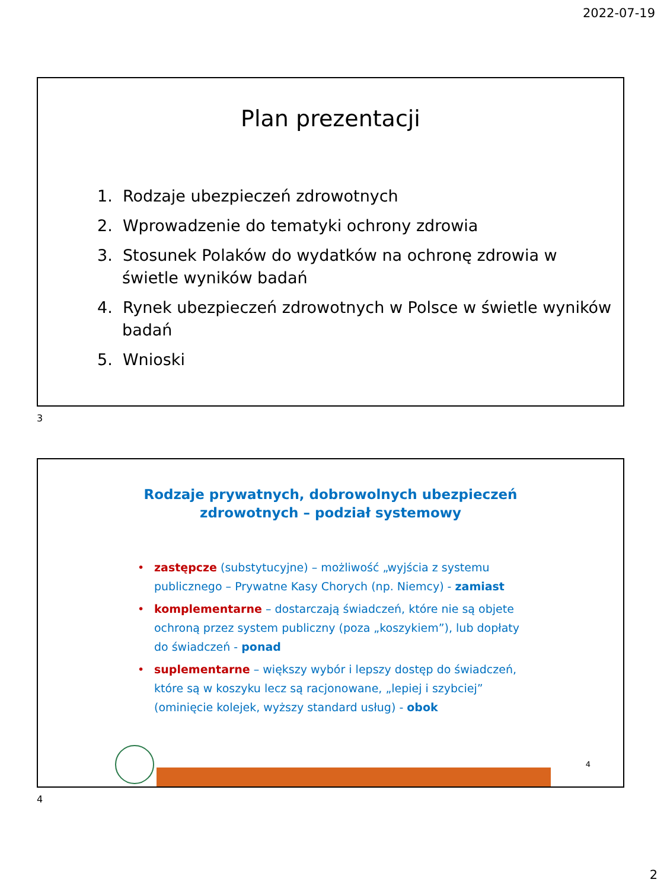2022-07-19
Plan prezentacji
1. Rodzaje ubezpieczeń zdrowotnych
2. Wprowadzenie do tematyki ochrony zdrowia
3. Stosunek Polaków do wydatków na ochronę zdrowia w świetle wyników badań
4. Rynek ubezpieczeń zdrowotnych w Polsce w świetle wyników badań
5. Wnioski
3
Rodzaje prywatnych, dobrowolnych ubezpieczeń
zdrowotnych – podział systemowy
• zastępcze (substytucyjne) – możliwość „wyjścia z systemu publicznego – Prywatne Kasy Chorych (np. Niemcy) - zamiast
• komplementarne – dostarczają świadczeń, które nie są objete ochroną przez system publiczny (poza „koszykiem”), lub dopłaty do świadczeń - ponad
• suplementarne – większy wybór i lepszy dostęp do świadczeń, które są w koszyku lecz są racjonowane, „lepiej i szybciej” (ominięcie kolejek, wyższy standard usług) - obok
4
4
2